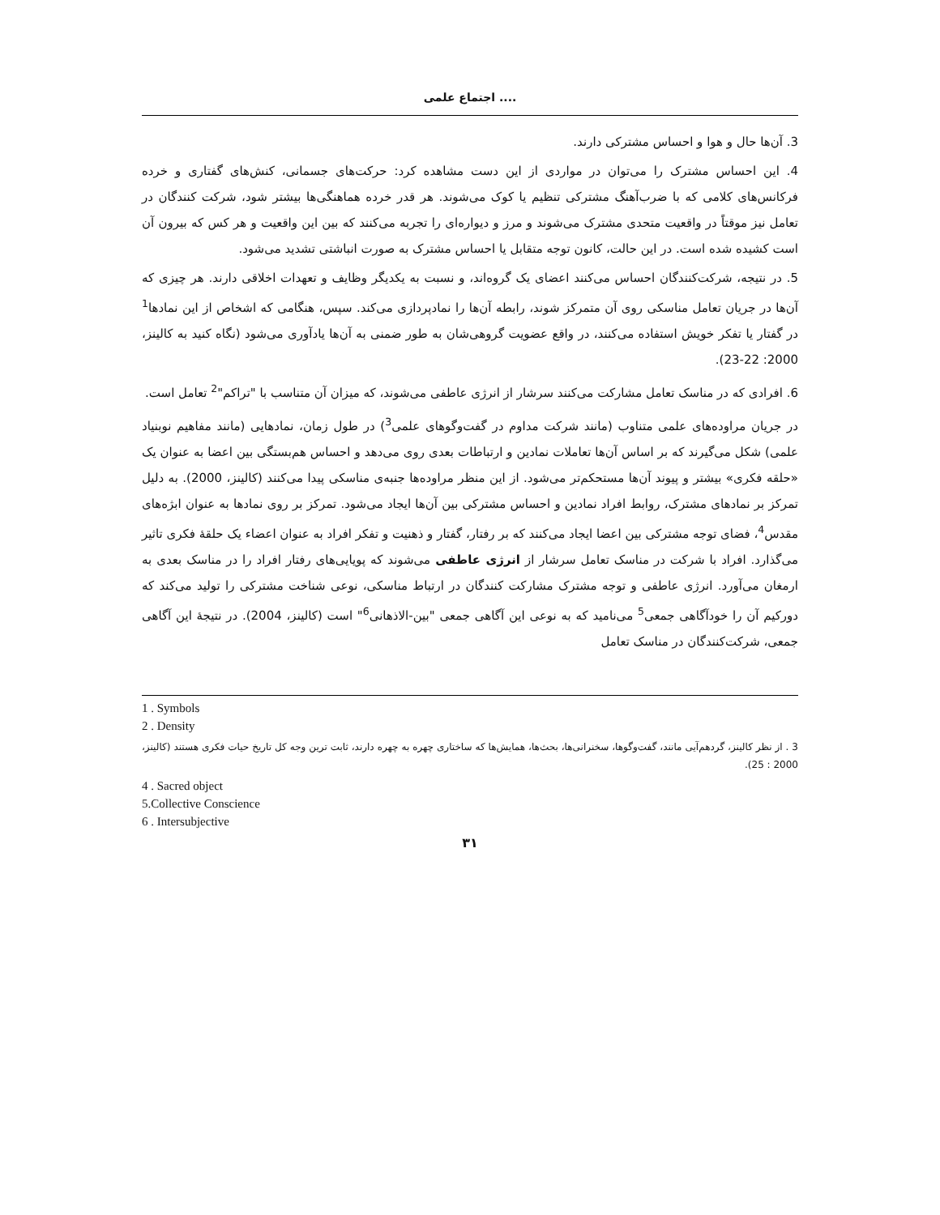اجتماع علمی ....
3. آن‌ها حال و هوا و احساس مشترکی دارند.
4. این احساس مشترک را می‌توان در مواردی از این دست مشاهده کرد: حرکت‌های جسمانی، کنش‌های گفتاری و خرده فرکانس‌های کلامی که با ضرب‌آهنگ مشترکی تنظیم یا کوک می‌شوند. هر قدر خرده هماهنگی‌ها بیشتر شود، شرکت کنندگان در تعامل نیز موقتاً در واقعیت متحدی مشترک می‌شوند و مرز و دیواره‌ای را تجربه می‌کنند که بین این واقعیت و هر کس که بیرون آن است کشیده شده است. در این حالت، کانون توجه متقابل یا احساس مشترک به صورت انباشتی تشدید می‌شود.
5. در نتیجه، شرکت‌کنندگان احساس می‌کنند اعضای یک گروه‌اند، و نسبت به یکدیگر وظایف و تعهدات اخلاقی دارند. هر چیزی که آن‌ها در جریان تعامل مناسکی روی آن متمرکز شوند، رابطه آن‌ها را نمادپردازی می‌کند. سپس، هنگامی که اشخاص از این نمادها<sup>1</sup> در گفتار یا تفکر خویش استفاده می‌کنند، در واقع عضویت گروهی‌شان به طور ضمنی به آن‌ها یادآوری می‌شود (نگاه کنید به کالینز، 2000: 22-23).
6. افرادی که در مناسک تعامل مشارکت می‌کنند سرشار از انرژی عاطفی می‌شوند، که میزان آن متناسب با "تراکم"<sup>2</sup> تعامل است.
در جریان مراوده‌های علمی متناوب (مانند شرکت مداوم در گفت‌وگوهای علمی<sup>3</sup>) در طول زمان، نمادهایی (مانند مفاهیم نوبنیاد علمی) شکل می‌گیرند که بر اساس آن‌ها تعاملات نمادین و ارتباطات بعدی روی می‌دهد و احساس هم‌بستگی بین اعضا به عنوان یک «حلقه فکری» بیشتر و پیوند آن‌ها مستحکم‌تر می‌شود. از این منظر مراوده‌ها جنبه‌ی مناسکی پیدا می‌کنند (کالینز، 2000). به دلیل تمرکز بر نمادهای مشترک، روابط افراد نمادین و احساس مشترکی بین آن‌ها ایجاد می‌شود. تمرکز بر روی نمادها به عنوان ابژه‌های مقدس<sup>4</sup>، فضای توجه مشترکی بین اعضا ایجاد می‌کنند که بر رفتار، گفتار و ذهنیت و تفکر افراد به عنوان اعضاء یک حلقهٔ فکری تاثیر می‌گذارد. افراد با شرکت در مناسک تعامل سرشار از انرژی عاطفی می‌شوند که پویایی‌های رفتار افراد را در مناسک بعدی به ارمغان می‌آورد. انرژی عاطفی و توجه مشترک مشارکت کنندگان در ارتباط مناسکی، نوعی شناخت مشترکی را تولید می‌کند که دورکیم آن را خودآگاهی جمعی<sup>5</sup> می‌نامید که به نوعی این آگاهی جمعی "بین-الاذهانی<sup>6</sup>" است (کالینز، 2004). در نتیجهٔ این آگاهی جمعی، شرکت‌کنندگان در مناسک تعامل
1 . Symbols
2 . Density
3 . از نظر کالینز، گردهم‌آیی مانند، گفت‌وگوها، سخنرانی‌ها، بحث‌ها، همایش‌ها که ساختاری چهره به چهره دارند، ثابت ترین وجه کل تاریخ حیات فکری هستند (کالینز، 2000 : 25).
4 . Sacred object
5.Collective Conscience
6 . Intersubjective
۳۱